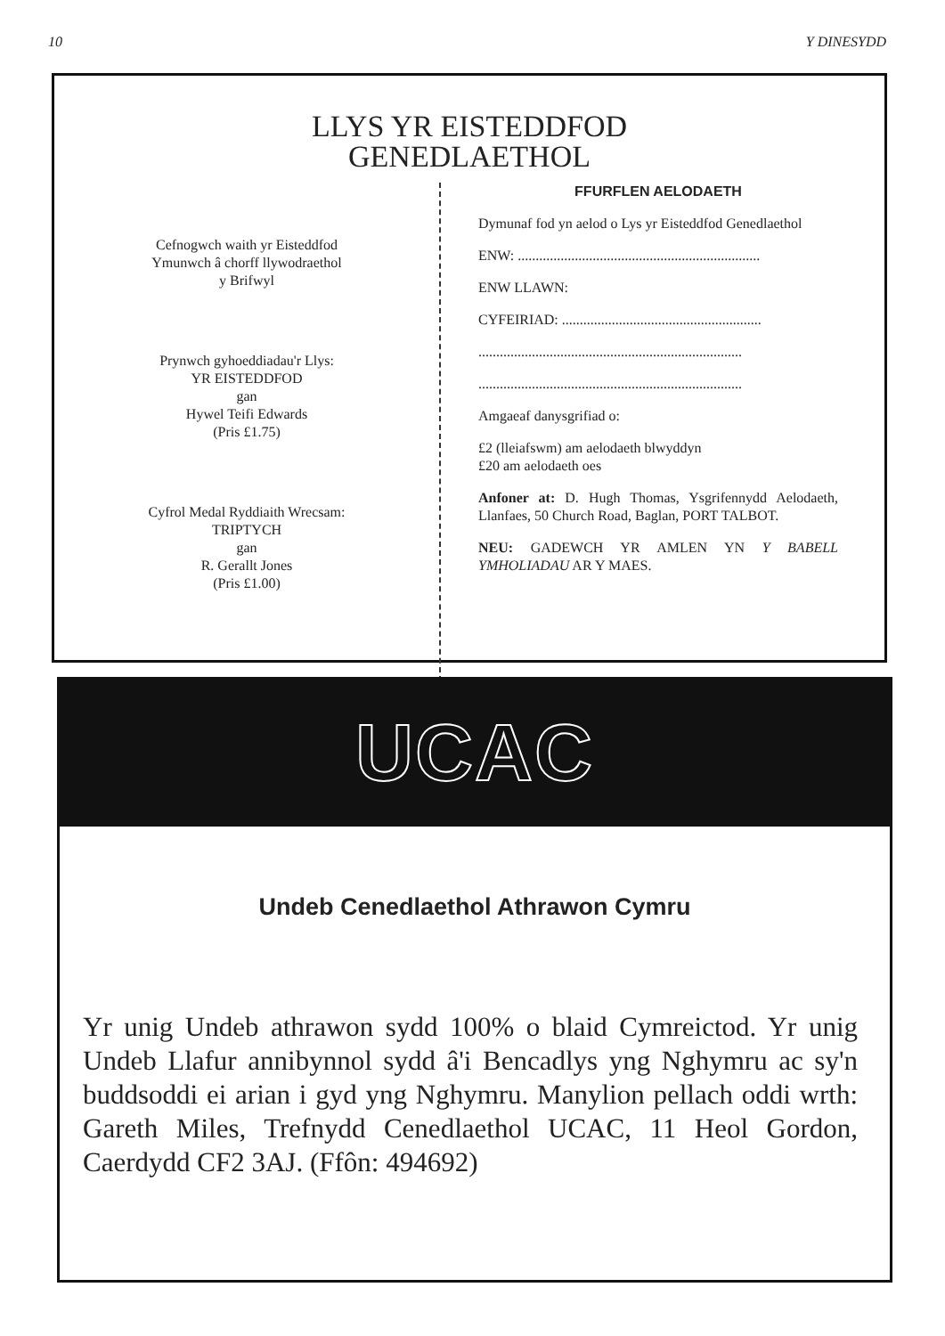10 Y DINESYDD
LLYS YR EISTEDDFOD
GENEDLAETHOL
Cefnogwch waith yr Eisteddfod
Ymunwch â chorff llywodraethol
y Brifwyl
Prynwch gyhoeddiadau'r Llys:
YR EISTEDDFOD
gan
Hywel Teifi Edwards
(Pris £1.75)
Cyfrol Medal Ryddiaith Wrecsam:
TRIPTYCH
gan
R. Gerallt Jones
(Pris £1.00)
FFURFLEN AELODAETH
Dymunaf fod yn aelod o Lys yr Eisteddfod Genedlaethol
ENW: ....................................................................
ENW LLAWN:
CYFEIRIAD: ........................................................
..........................................................................
..........................................................................
Amgaeaf danysgrifiad o:
£2 (lleiafswm) am aelodaeth blwyddyn
£20 am aelodaeth oes
Anfoner at: D. Hugh Thomas, Ysgrifennydd Aelodaeth, Llanfaes, 50 Church Road, Baglan, PORT TALBOT.
NEU: GADEWCH YR AMLEN YN Y BABELL YMHOLIADAU AR Y MAES.
UCAC
Undeb Cenedlaethol Athrawon Cymru
Yr unig Undeb athrawon sydd 100% o blaid Cymreictod. Yr unig Undeb Llafur annibynnol sydd â'i Bencadlys yng Nghymru ac sy'n buddsoddi ei arian i gyd yng Nghymru. Manylion pellach oddi wrth: Gareth Miles, Trefnydd Cenedlaethol UCAC, 11 Heol Gordon, Caerdydd CF2 3AJ. (Ffôn: 494692)